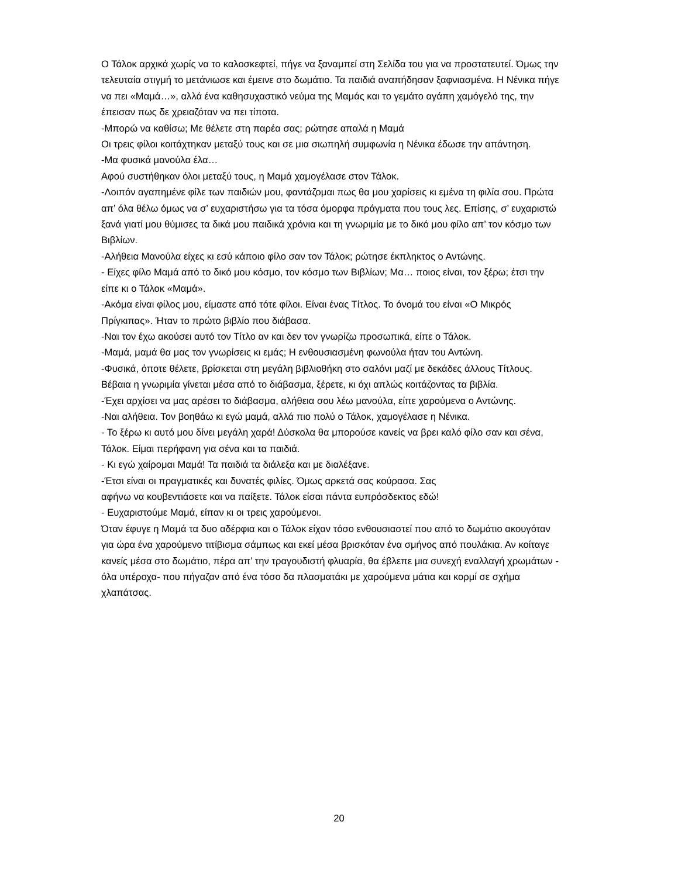Ο Τάλοκ αρχικά χωρίς να το καλοσκεφτεί, πήγε να ξαναμπεί στη Σελίδα του για να προστατευτεί. Όμως την τελευταία στιγμή το μετάνιωσε και έμεινε στο δωμάτιο. Τα παιδιά αναπήδησαν ξαφνιασμένα. Η Νένικα πήγε να πει «Μαμά…», αλλά ένα καθησυχαστικό νεύμα της Μαμάς και το γεμάτο αγάπη χαμόγελό της, την έπεισαν πως δε χρειαζόταν να πει τίποτα.
-Μπορώ να καθίσω; Με θέλετε στη παρέα σας; ρώτησε απαλά η Μαμά
Οι τρεις φίλοι κοιτάχτηκαν μεταξύ τους και σε μια σιωπηλή συμφωνία η Νένικα έδωσε την απάντηση.
-Μα φυσικά μανούλα έλα…
Αφού συστήθηκαν όλοι μεταξύ τους, η Μαμά χαμογέλασε στον Τάλοκ.
-Λοιπόν αγαπημένε φίλε των παιδιών μου, φαντάζομαι πως θα μου χαρίσεις κι εμένα τη φιλία σου. Πρώτα απ’ όλα θέλω όμως να σ’ ευχαριστήσω για τα τόσα όμορφα πράγματα που τους λες. Επίσης, σ’ ευχαριστώ ξανά γιατί μου θύμισες τα δικά μου παιδικά χρόνια και τη γνωριμία με το δικό μου φίλο απ’ τον κόσμο των Βιβλίων.
-Αλήθεια Μανούλα είχες κι εσύ κάποιο φίλο σαν τον Τάλοκ; ρώτησε έκπληκτος ο Αντώνης.
- Είχες φίλο Μαμά από το δικό μου κόσμο, τον κόσμο των Βιβλίων; Μα… ποιος είναι, τον ξέρω; έτσι την είπε κι ο Τάλοκ «Μαμά».
-Ακόμα είναι φίλος μου, είμαστε από τότε φίλοι. Είναι ένας Τίτλος. Το όνομά του είναι «Ο Μικρός Πρίγκιπας». Ήταν το πρώτο βιβλίο που διάβασα.
-Ναι τον έχω ακούσει αυτό τον Τίτλο αν και δεν τον γνωρίζω προσωπικά, είπε ο Τάλοκ.
-Μαμά, μαμά θα μας τον γνωρίσεις κι εμάς; Η ενθουσιασμένη φωνούλα ήταν του Αντώνη.
-Φυσικά, όποτε θέλετε, βρίσκεται στη μεγάλη βιβλιοθήκη στο σαλόνι μαζί με δεκάδες άλλους Τίτλους. Βέβαια η γνωριμία γίνεται μέσα από το διάβασμα, ξέρετε, κι όχι απλώς κοιτάζοντας τα βιβλία.
-Έχει αρχίσει να μας αρέσει το διάβασμα, αλήθεια σου λέω μανούλα, είπε χαρούμενα ο Αντώνης.
-Ναι αλήθεια. Τον βοηθάω κι εγώ μαμά, αλλά πιο πολύ ο Τάλοκ, χαμογέλασε η Νένικα.
- Το ξέρω κι αυτό μου δίνει μεγάλη χαρά! Δύσκολα θα μπορούσε κανείς να βρει καλό φίλο σαν και σένα, Τάλοκ. Είμαι περήφανη για σένα και τα παιδιά.
- Κι εγώ χαίρομαι Μαμά! Τα παιδιά τα διάλεξα και με διαλέξανε.
-Έτσι είναι οι πραγματικές και δυνατές φιλίες. Όμως αρκετά σας κούρασα. Σας
αφήνω να κουβεντιάσετε και να παίξετε. Τάλοκ είσαι πάντα ευπρόσδεκτος εδώ!
- Ευχαριστούμε Μαμά, είπαν κι οι τρεις χαρούμενοι.
Όταν έφυγε η Μαμά τα δυο αδέρφια και ο Τάλοκ είχαν τόσο ενθουσιαστεί που από το δωμάτιο ακουγόταν για ώρα ένα χαρούμενο τιτίβισμα σάμπως και εκεί μέσα βρισκόταν ένα σμήνος από πουλάκια. Αν κοίταγε κανείς μέσα στο δωμάτιο, πέρα απ’ την τραγουδιστή φλυαρία, θα έβλεπε μια συνεχή εναλλαγή χρωμάτων - όλα υπέροχα- που πήγαζαν από ένα τόσο δα πλασματάκι με χαρούμενα μάτια και κορμί σε σχήμα χλαπάτσας.
20